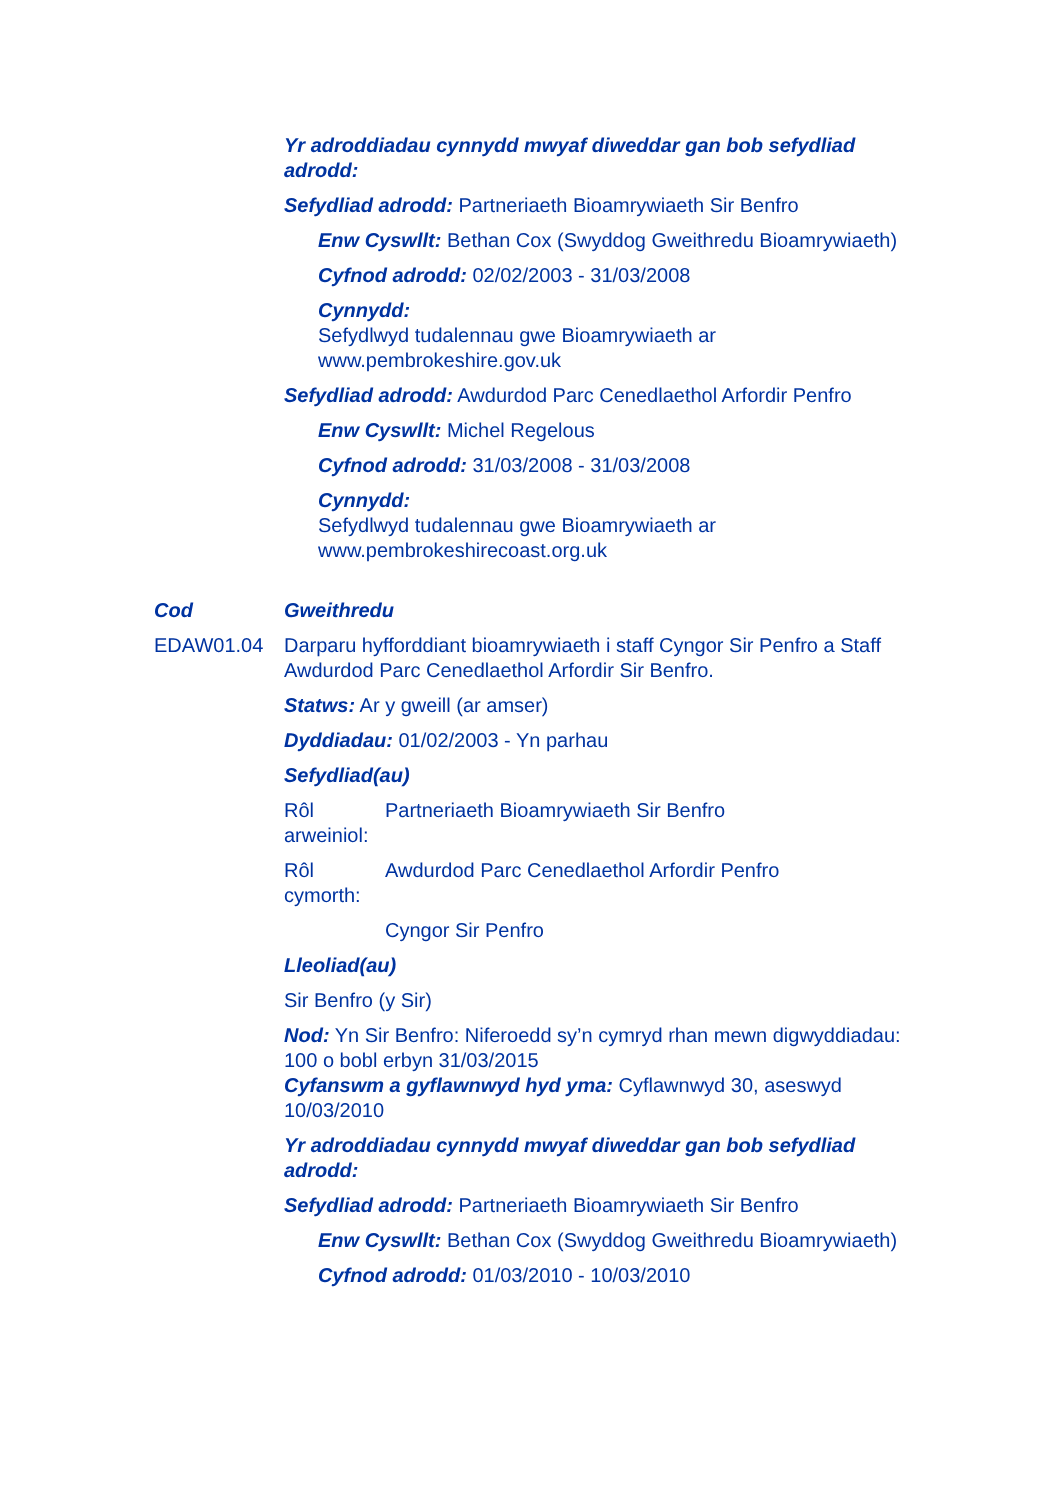Yr adroddiadau cynnydd mwyaf diweddar gan bob sefydliad adrodd:
Sefydliad adrodd: Partneriaeth Bioamrywiaeth Sir Benfro
Enw Cyswllt: Bethan Cox (Swyddog Gweithredu Bioamrywiaeth)
Cyfnod adrodd: 02/02/2003 - 31/03/2008
Cynnydd:
Sefydlwyd tudalennau gwe Bioamrywiaeth ar www.pembrokeshire.gov.uk
Sefydliad adrodd: Awdurdod Parc Cenedlaethol Arfordir Penfro
Enw Cyswllt: Michel Regelous
Cyfnod adrodd: 31/03/2008 - 31/03/2008
Cynnydd:
Sefydlwyd tudalennau gwe Bioamrywiaeth ar www.pembrokeshirecoast.org.uk
Cod Gweithredu
EDAW01.04 Darparu hyfforddiant bioamrywiaeth i staff Cyngor Sir Penfro a Staff Awdurdod Parc Cenedlaethol Arfordir Sir Benfro.
Statws: Ar y gweill (ar amser)
Dyddiadau: 01/02/2003 - Yn parhau
Sefydliad(au)
Rôl arweiniol: Partneriaeth Bioamrywiaeth Sir Benfro
Rôl cymorth: Awdurdod Parc Cenedlaethol Arfordir Penfro
Cyngor Sir Penfro
Lleoliad(au)
Sir Benfro (y Sir)
Nod: Yn Sir Benfro: Niferoedd sy’n cymryd rhan mewn digwyddiadau: 100 o bobl erbyn 31/03/2015
Cyfanswm a gyflawnwyd hyd yma: Cyflawnwyd 30, aseswyd 10/03/2010
Yr adroddiadau cynnydd mwyaf diweddar gan bob sefydliad adrodd:
Sefydliad adrodd: Partneriaeth Bioamrywiaeth Sir Benfro
Enw Cyswllt: Bethan Cox (Swyddog Gweithredu Bioamrywiaeth)
Cyfnod adrodd: 01/03/2010 - 10/03/2010